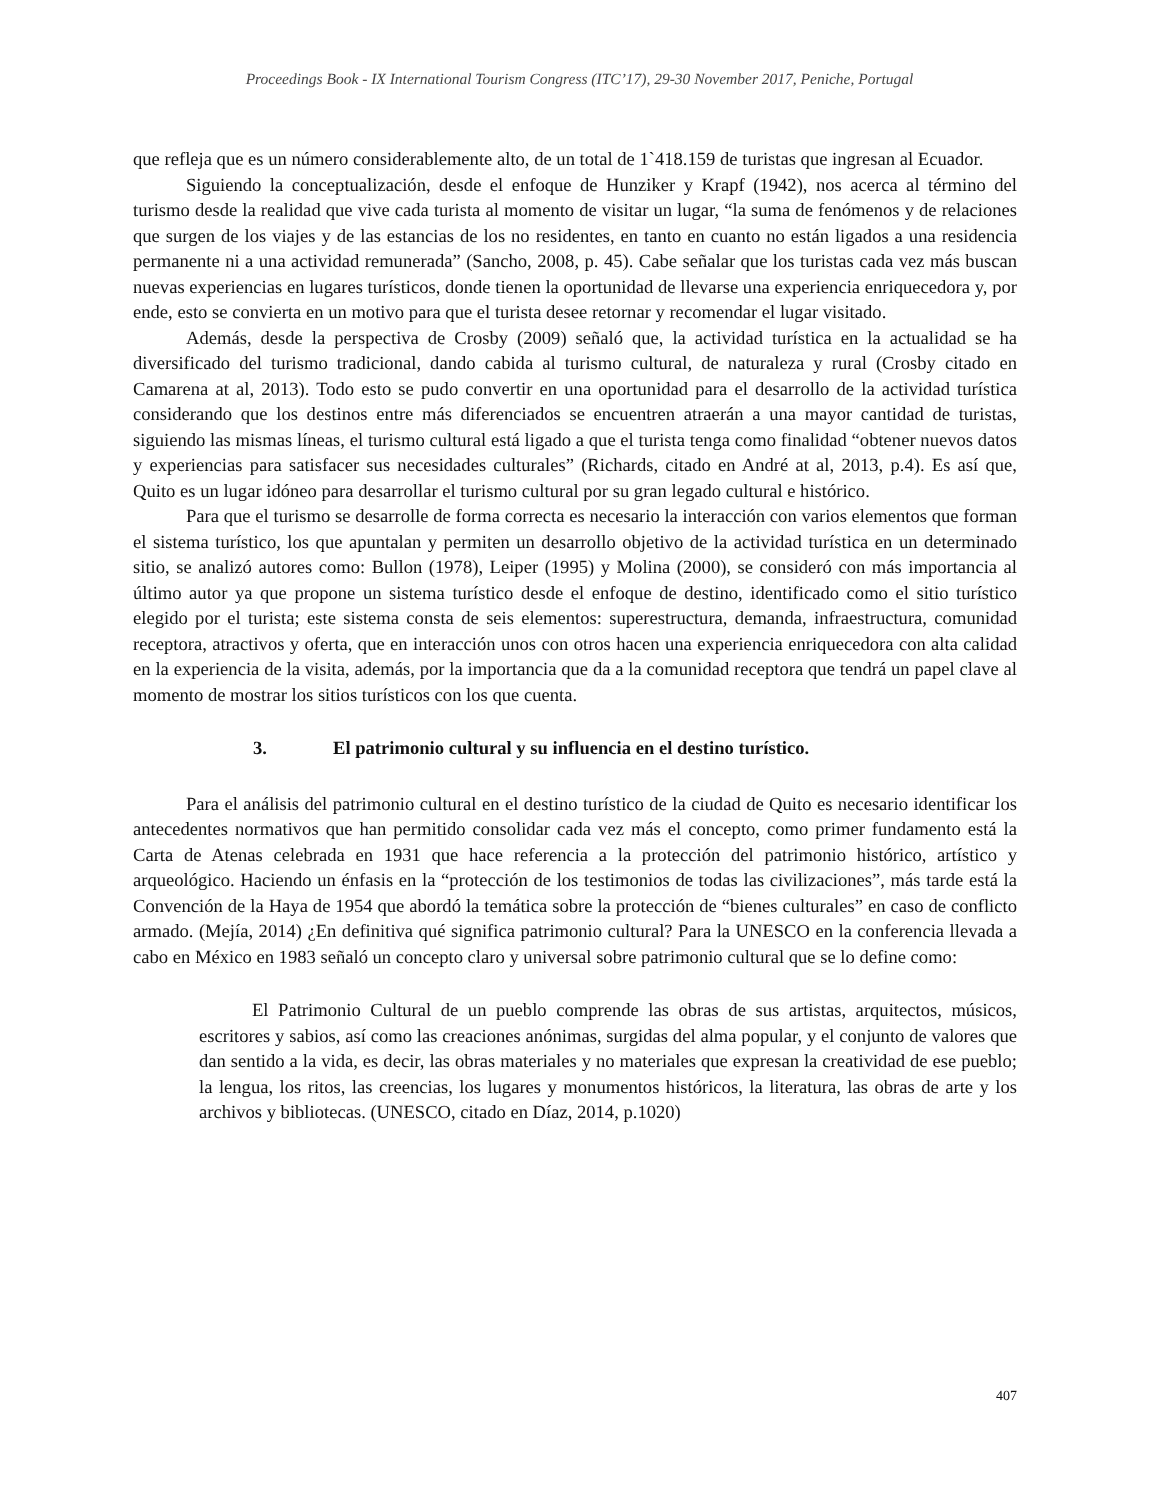Proceedings Book - IX International Tourism Congress (ITC’17), 29-30 November 2017, Peniche, Portugal
que refleja que es un número considerablemente alto, de un total de 1`418.159 de turistas que ingresan al Ecuador.
Siguiendo la conceptualización, desde el enfoque de Hunziker y Krapf (1942), nos acerca al término del turismo desde la realidad que vive cada turista al momento de visitar un lugar, “la suma de fenómenos y de relaciones que surgen de los viajes y de las estancias de los no residentes, en tanto en cuanto no están ligados a una residencia permanente ni a una actividad remunerada” (Sancho, 2008, p. 45). Cabe señalar que los turistas cada vez más buscan nuevas experiencias en lugares turísticos, donde tienen la oportunidad de llevarse una experiencia enriquecedora y, por ende, esto se convierta en un motivo para que el turista desee retornar y recomendar el lugar visitado.
Además, desde la perspectiva de Crosby (2009) señaló que, la actividad turística en la actualidad se ha diversificado del turismo tradicional, dando cabida al turismo cultural, de naturaleza y rural (Crosby citado en Camarena at al, 2013). Todo esto se pudo convertir en una oportunidad para el desarrollo de la actividad turística considerando que los destinos entre más diferenciados se encuentren atraerán a una mayor cantidad de turistas, siguiendo las mismas líneas, el turismo cultural está ligado a que el turista tenga como finalidad “obtener nuevos datos y experiencias para satisfacer sus necesidades culturales” (Richards, citado en André at al, 2013, p.4). Es así que, Quito es un lugar idóneo para desarrollar el turismo cultural por su gran legado cultural e histórico.
Para que el turismo se desarrolle de forma correcta es necesario la interacción con varios elementos que forman el sistema turístico, los que apuntalan y permiten un desarrollo objetivo de la actividad turística en un determinado sitio, se analizó autores como: Bullon (1978), Leiper (1995) y Molina (2000), se consideró con más importancia al último autor ya que propone un sistema turístico desde el enfoque de destino, identificado como el sitio turístico elegido por el turista; este sistema consta de seis elementos: superestructura, demanda, infraestructura, comunidad receptora, atractivos y oferta, que en interacción unos con otros hacen una experiencia enriquecedora con alta calidad en la experiencia de la visita, además, por la importancia que da a la comunidad receptora que tendrá un papel clave al momento de mostrar los sitios turísticos con los que cuenta.
3. El patrimonio cultural y su influencia en el destino turístico.
Para el análisis del patrimonio cultural en el destino turístico de la ciudad de Quito es necesario identificar los antecedentes normativos que han permitido consolidar cada vez más el concepto, como primer fundamento está la Carta de Atenas celebrada en 1931 que hace referencia a la protección del patrimonio histórico, artístico y arqueológico. Haciendo un énfasis en la “protección de los testimonios de todas las civilizaciones”, más tarde está la Convención de la Haya de 1954 que abordó la temática sobre la protección de “bienes culturales” en caso de conflicto armado. (Mejía, 2014) ¿En definitiva qué significa patrimonio cultural? Para la UNESCO en la conferencia llevada a cabo en México en 1983 señaló un concepto claro y universal sobre patrimonio cultural que se lo define como:
El Patrimonio Cultural de un pueblo comprende las obras de sus artistas, arquitectos, músicos, escritores y sabios, así como las creaciones anónimas, surgidas del alma popular, y el conjunto de valores que dan sentido a la vida, es decir, las obras materiales y no materiales que expresan la creatividad de ese pueblo; la lengua, los ritos, las creencias, los lugares y monumentos históricos, la literatura, las obras de arte y los archivos y bibliotecas. (UNESCO, citado en Díaz, 2014, p.1020)
407